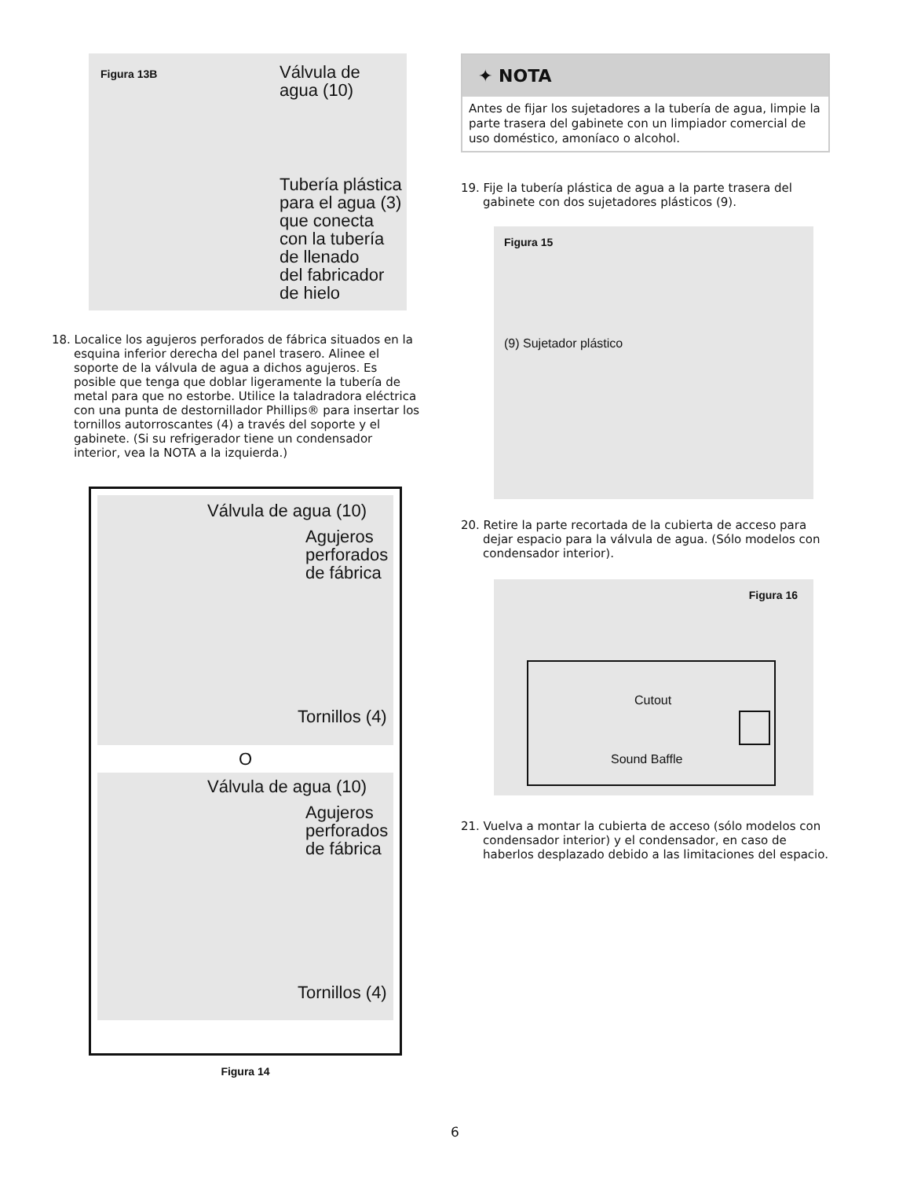Figura 13B
Válvula de
agua (10)
Tubería plástica
para el agua (3)
que conecta
con la tubería
de llenado
del fabricador
de hielo
18. Localice los agujeros perforados de fábrica situados en la esquina inferior derecha del panel trasero. Alinee el soporte de la válvula de agua a dichos agujeros. Es posible que tenga que doblar ligeramente la tubería de metal para que no estorbe. Utilice la taladradora eléctrica con una punta de destornillador Phillips® para insertar los tornillos autorroscantes (4) a través del soporte y el gabinete. (Si su refrigerador tiene un condensador interior, vea la NOTA a la izquierda.)
Válvula de agua (10)
Agujeros
perforados
de fábrica
Tornillos (4)
O
Válvula de agua (10)
Agujeros
perforados
de fábrica
Tornillos (4)
Figura 14
✦ NOTA
Antes de fijar los sujetadores a la tubería de agua, limpie la parte trasera del gabinete con un limpiador comercial de uso doméstico, amoníaco o alcohol.
19. Fije la tubería plástica de agua a la parte trasera del gabinete con dos sujetadores plásticos (9).
Figura 15
(9) Sujetador plástico
20. Retire la parte recortada de la cubierta de acceso para dejar espacio para la válvula de agua. (Sólo modelos con condensador interior).
Figura 16
Cutout
Sound Baffle
21. Vuelva a montar la cubierta de acceso (sólo modelos con condensador interior) y el condensador, en caso de haberlos desplazado debido a las limitaciones del espacio.
6